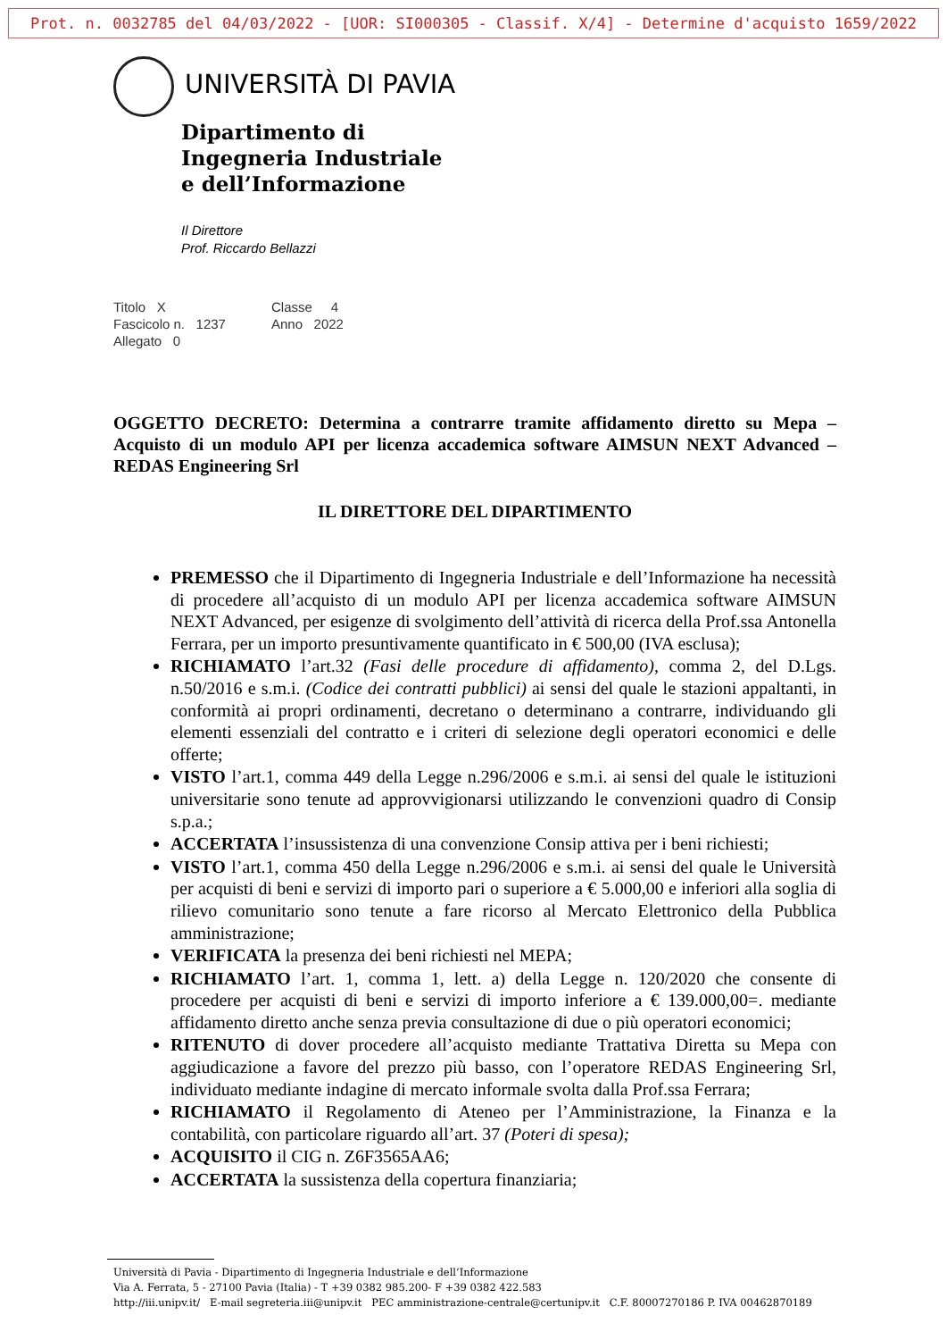Prot. n. 0032785 del 04/03/2022 - [UOR: SI000305 - Classif. X/4] - Determine d'acquisto 1659/2022
UNIVERSITÀ DI PAVIA
Dipartimento di
Ingegneria Industriale
e dell’Informazione
Il Direttore
Prof. Riccardo Bellazzi
Titolo X Classe 4 Fascicolo n. 1237 Anno 2022 Allegato 0
OGGETTO DECRETO: Determina a contrarre tramite affidamento diretto su Mepa – Acquisto di un modulo API per licenza accademica software AIMSUN NEXT Advanced – REDAS Engineering Srl
IL DIRETTORE DEL DIPARTIMENTO
PREMESSO che il Dipartimento di Ingegneria Industriale e dell’Informazione ha necessità di procedere all’acquisto di un modulo API per licenza accademica software AIMSUN NEXT Advanced, per esigenze di svolgimento dell’attività di ricerca della Prof.ssa Antonella Ferrara, per un importo presuntivamente quantificato in € 500,00 (IVA esclusa);
RICHIAMATO l’art.32 (Fasi delle procedure di affidamento), comma 2, del D.Lgs. n.50/2016 e s.m.i. (Codice dei contratti pubblici) ai sensi del quale le stazioni appaltanti, in conformità ai propri ordinamenti, decretano o determinano a contrarre, individuando gli elementi essenziali del contratto e i criteri di selezione degli operatori economici e delle offerte;
VISTO l’art.1, comma 449 della Legge n.296/2006 e s.m.i. ai sensi del quale le istituzioni universitarie sono tenute ad approvvigionarsi utilizzando le convenzioni quadro di Consip s.p.a.;
ACCERTATA l’insussistenza di una convenzione Consip attiva per i beni richiesti;
VISTO l’art.1, comma 450 della Legge n.296/2006 e s.m.i. ai sensi del quale le Università per acquisti di beni e servizi di importo pari o superiore a € 5.000,00 e inferiori alla soglia di rilievo comunitario sono tenute a fare ricorso al Mercato Elettronico della Pubblica amministrazione;
VERIFICATA la presenza dei beni richiesti nel MEPA;
RICHIAMATO l’art. 1, comma 1, lett. a) della Legge n. 120/2020 che consente di procedere per acquisti di beni e servizi di importo inferiore a € 139.000,00=. mediante affidamento diretto anche senza previa consultazione di due o più operatori economici;
RITENUTO di dover procedere all’acquisto mediante Trattativa Diretta su Mepa con aggiudicazione a favore del prezzo più basso, con l’operatore REDAS Engineering Srl, individuato mediante indagine di mercato informale svolta dalla Prof.ssa Ferrara;
RICHIAMATO il Regolamento di Ateneo per l’Amministrazione, la Finanza e la contabilità, con particolare riguardo all’art. 37 (Poteri di spesa);
ACQUISITO il CIG n. Z6F3565AA6;
ACCERTATA la sussistenza della copertura finanziaria;
Università di Pavia - Dipartimento di Ingegneria Industriale e dell’Informazione
Via A. Ferrata, 5 - 27100 Pavia (Italia) - T +39 0382 985.200- F +39 0382 422.583
http://iii.unipv.it/ E-mail segreteria.iii@unipv.it PEC amministrazione-centrale@certunipv.it C.F. 80007270186 P. IVA 00462870189